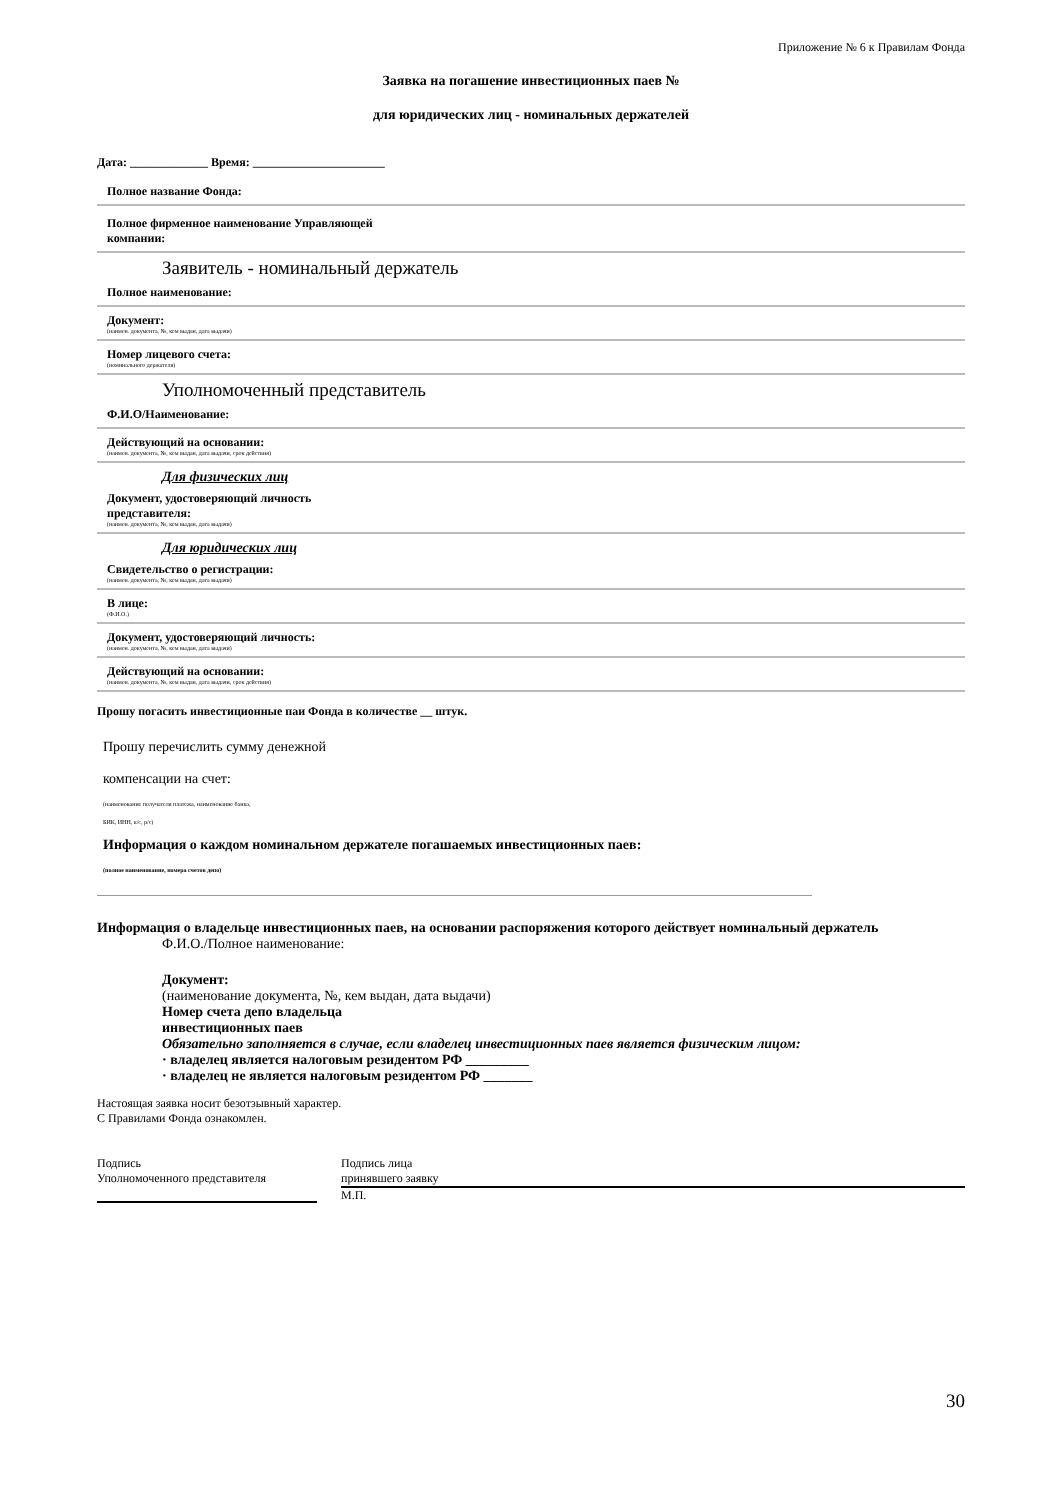Приложение № 6 к Правилам Фонда
Заявка на погашение инвестиционных паев №
для юридических лиц - номинальных держателей
Дата: _____________ Время: ______________________
Полное название Фонда:
Полное фирменное наименование Управляющей
компании:
Заявитель - номинальный держатель
Полное наименование:
Документ:
(наимен. документа, №, кем выдан, дата выдачи)
Номер лицевого счета:
(номинального держателя)
Уполномоченный представитель
Ф.И.О/Наименование:
Действующий на основании:
(наимен. документа, №, кем выдан, дата выдачи, срок действия)
Для физических лиц
Документ, удостоверяющий личность
представителя:
(наимен. документа, №, кем выдан, дата выдачи)
Для юридических лиц
Свидетельство о регистрации:
(наимен. документа, №, кем выдан, дата выдачи)
В лице:
(Ф.И.О.)
Документ, удостоверяющий личность:
(наимен. документа, №, кем выдан, дата выдачи)
Действующий на основании:
(наимен. документа, №, кем выдан, дата выдачи, срок действия)
Прошу погасить инвестиционные паи Фонда в количестве __ штук.
Прошу перечислить сумму денежной
компенсации на счет:
(наименование получателя платежа, наименование банка,
БИК, ИНН, к/с, р/с)
Информация о каждом номинальном держателе погашаемых инвестиционных паев:
(полное наименование, номера счетов депо)
Информация о владельце инвестиционных паев, на основании распоряжения которого действует номинальный держатель
Ф.И.О./Полное наименование:
Документ:
(наименование документа, №, кем выдан, дата выдачи)
Номер счета депо владельца
инвестиционных паев
Обязательно заполняется в случае, если владелец инвестиционных паев является физическим лицом:
· владелец является налоговым резидентом РФ _________
· владелец не является налоговым резидентом РФ _______
Настоящая заявка носит безотзывный характер.
С Правилами Фонда ознакомлен.
Подпись
Уполномоченного представителя
Подпись лица
принявшего заявку
М.П.
30